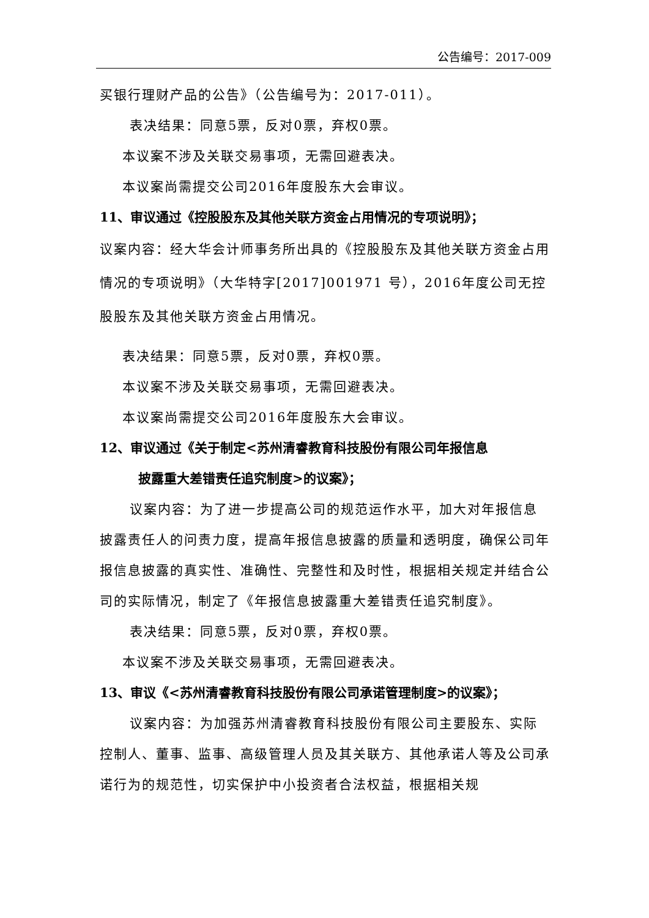公告编号：2017-009
买银行理财产品的公告》（公告编号为：2017-011）。
表决结果：同意5票，反对0票，弃权0票。
本议案不涉及关联交易事项，无需回避表决。
本议案尚需提交公司2016年度股东大会审议。
11、审议通过《控股股东及其他关联方资金占用情况的专项说明》；
议案内容：经大华会计师事务所出具的《控股股东及其他关联方资金占用情况的专项说明》（大华特字[2017]001971 号），2016年度公司无控股股东及其他关联方资金占用情况。
表决结果：同意5票，反对0票，弃权0票。
本议案不涉及关联交易事项，无需回避表决。
本议案尚需提交公司2016年度股东大会审议。
12、审议通过《关于制定<苏州清睿教育科技股份有限公司年报信息
披露重大差错责任追究制度>的议案》；
议案内容：为了进一步提高公司的规范运作水平，加大对年报信息披露责任人的问责力度，提高年报信息披露的质量和透明度，确保公司年报信息披露的真实性、准确性、完整性和及时性，根据相关规定并结合公司的实际情况，制定了《年报信息披露重大差错责任追究制度》。
表决结果：同意5票，反对0票，弃权0票。
本议案不涉及关联交易事项，无需回避表决。
13、审议《<苏州清睿教育科技股份有限公司承诺管理制度>的议案》；
议案内容：为加强苏州清睿教育科技股份有限公司主要股东、实际控制人、董事、监事、高级管理人员及其关联方、其他承诺人等及公司承诺行为的规范性，切实保护中小投资者合法权益，根据相关规